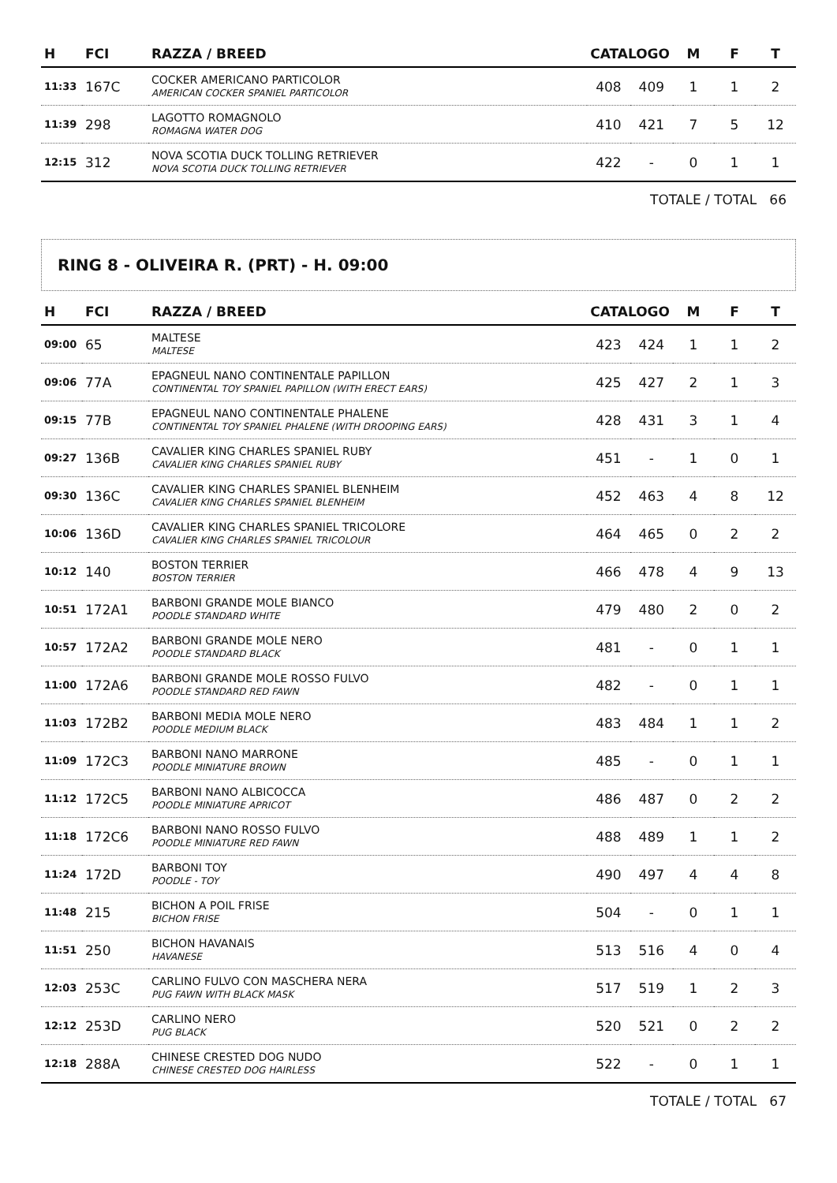| H | FCI | RAZZA / BREED | CATALOGO | | M | F | T |
| --- | --- | --- | --- | --- | --- | --- | --- |
| 11:33 | 167C | COCKER AMERICANO PARTICOLOR AMERICAN COCKER SPANIEL PARTICOLOR | 408 | 409 | 1 | 1 | 2 |
| 11:39 | 298 | LAGOTTO ROMAGNOLO ROMAGNA WATER DOG | 410 | 421 | 7 | 5 | 12 |
| 12:15 | 312 | NOVA SCOTIA DUCK TOLLING RETRIEVER NOVA SCOTIA DUCK TOLLING RETRIEVER | 422 | - | 0 | 1 | 1 |
TOTALE / TOTAL 66
RING 8 - OLIVEIRA R. (PRT) - H. 09:00
| H | FCI | RAZZA / BREED | CATALOGO | | M | F | T |
| --- | --- | --- | --- | --- | --- | --- | --- |
| 09:00 | 65 | MALTESE MALTESE | 423 | 424 | 1 | 1 | 2 |
| 09:06 | 77A | EPAGNEUL NANO CONTINENTALE PAPILLON CONTINENTAL TOY SPANIEL PAPILLON (WITH ERECT EARS) | 425 | 427 | 2 | 1 | 3 |
| 09:15 | 77B | EPAGNEUL NANO CONTINENTALE PHALENE CONTINENTAL TOY SPANIEL PHALENE (WITH DROOPING EARS) | 428 | 431 | 3 | 1 | 4 |
| 09:27 | 136B | CAVALIER KING CHARLES SPANIEL RUBY CAVALIER KING CHARLES SPANIEL RUBY | 451 | - | 1 | 0 | 1 |
| 09:30 | 136C | CAVALIER KING CHARLES SPANIEL BLENHEIM CAVALIER KING CHARLES SPANIEL BLENHEIM | 452 | 463 | 4 | 8 | 12 |
| 10:06 | 136D | CAVALIER KING CHARLES SPANIEL TRICOLORE CAVALIER KING CHARLES SPANIEL TRICOLOUR | 464 | 465 | 0 | 2 | 2 |
| 10:12 | 140 | BOSTON TERRIER BOSTON TERRIER | 466 | 478 | 4 | 9 | 13 |
| 10:51 | 172A1 | BARBONI GRANDE MOLE BIANCO POODLE STANDARD WHITE | 479 | 480 | 2 | 0 | 2 |
| 10:57 | 172A2 | BARBONI GRANDE MOLE NERO POODLE STANDARD BLACK | 481 | - | 0 | 1 | 1 |
| 11:00 | 172A6 | BARBONI GRANDE MOLE ROSSO FULVO POODLE STANDARD RED FAWN | 482 | - | 0 | 1 | 1 |
| 11:03 | 172B2 | BARBONI MEDIA MOLE NERO POODLE MEDIUM BLACK | 483 | 484 | 1 | 1 | 2 |
| 11:09 | 172C3 | BARBONI NANO MARRONE POODLE MINIATURE BROWN | 485 | - | 0 | 1 | 1 |
| 11:12 | 172C5 | BARBONI NANO ALBICOCCA POODLE MINIATURE APRICOT | 486 | 487 | 0 | 2 | 2 |
| 11:18 | 172C6 | BARBONI NANO ROSSO FULVO POODLE MINIATURE RED FAWN | 488 | 489 | 1 | 1 | 2 |
| 11:24 | 172D | BARBONI TOY POODLE - TOY | 490 | 497 | 4 | 4 | 8 |
| 11:48 | 215 | BICHON A POIL FRISE BICHON FRISE | 504 | - | 0 | 1 | 1 |
| 11:51 | 250 | BICHON HAVANAIS HAVANESE | 513 | 516 | 4 | 0 | 4 |
| 12:03 | 253C | CARLINO FULVO CON MASCHERA NERA PUG FAWN WITH BLACK MASK | 517 | 519 | 1 | 2 | 3 |
| 12:12 | 253D | CARLINO NERO PUG BLACK | 520 | 521 | 0 | 2 | 2 |
| 12:18 | 288A | CHINESE CRESTED DOG NUDO CHINESE CRESTED DOG HAIRLESS | 522 | - | 0 | 1 | 1 |
TOTALE / TOTAL 67